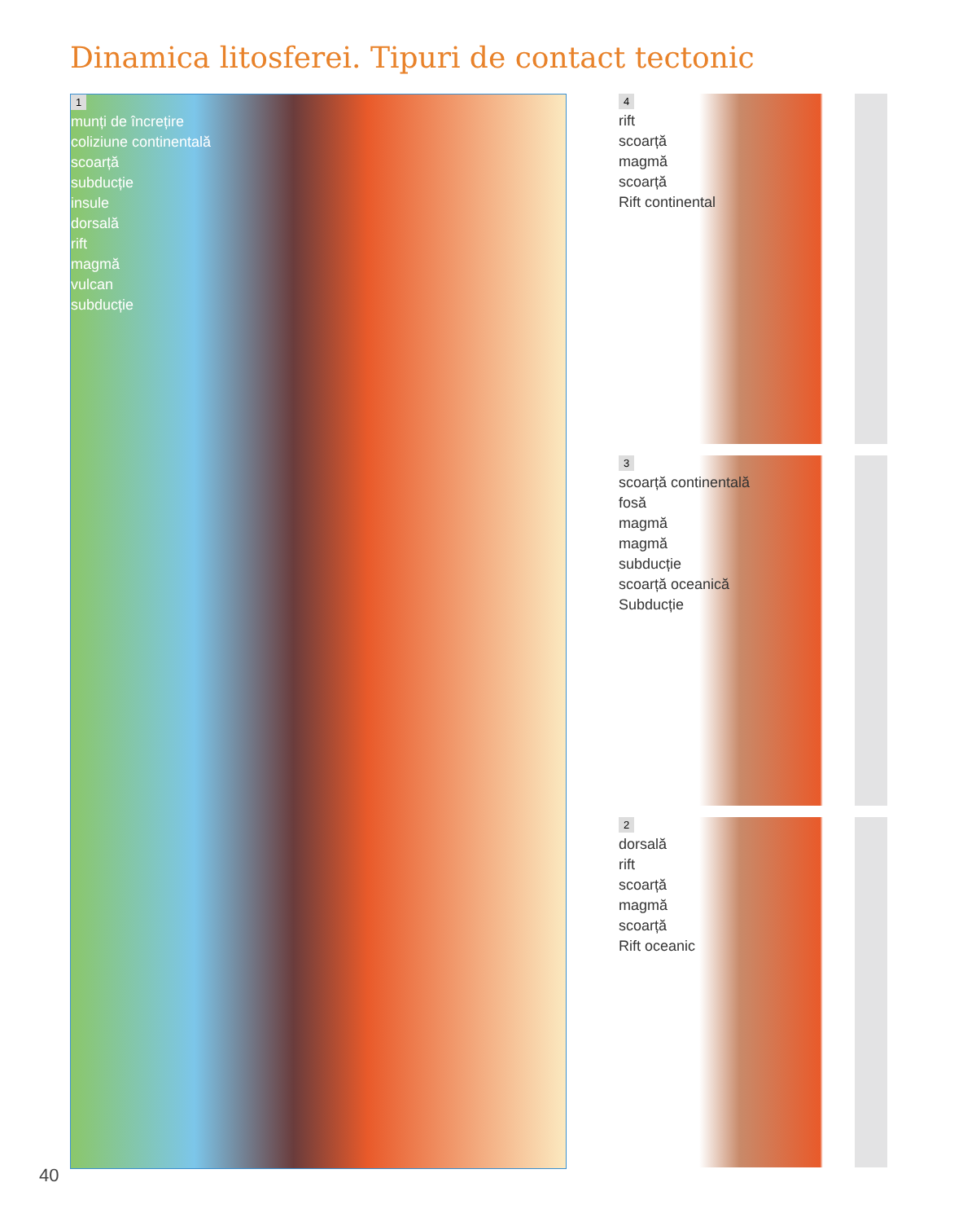Dinamica litosferei. Tipuri de contact tectonic
1
munți de încrețire
coliziune continentală
scoarță
subducție
insule
dorsală
rift
magmă
vulcan
subducție
4
rift
scoarță
magmă
scoarță
Rift continental
3
scoarță continentală
fosă
magmă
magmă
subducție
scoarță oceanică
Subducție
2
dorsală
rift
scoarță
magmă
scoarță
Rift oceanic
40